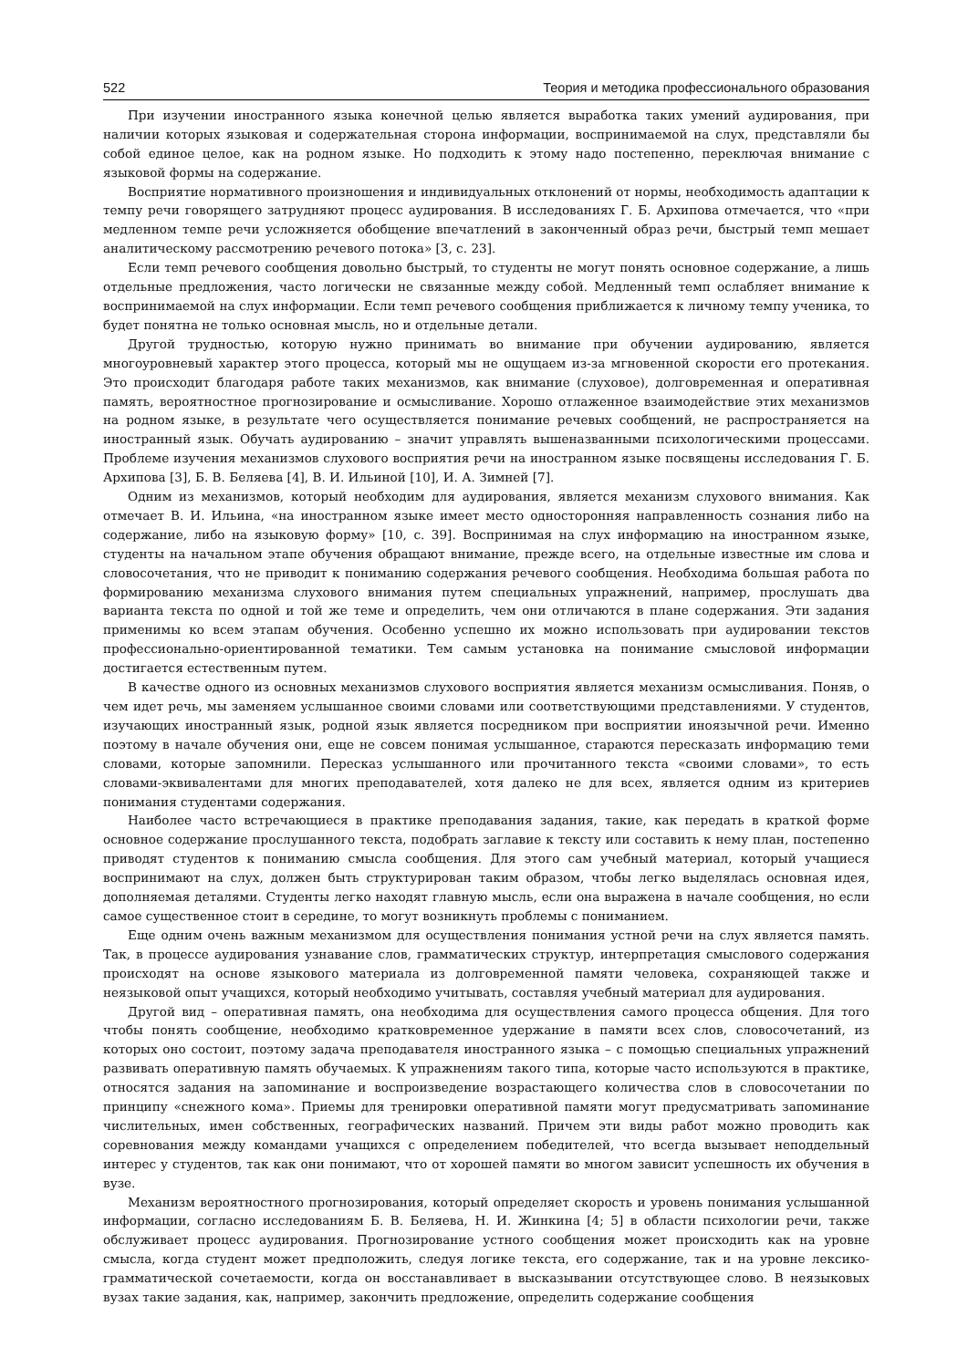522 Теория и методика профессионального образования
При изучении иностранного языка конечной целью является выработка таких умений аудирования, при наличии которых языковая и содержательная сторона информации, воспринимаемой на слух, представляли бы собой единое целое, как на родном языке. Но подходить к этому надо постепенно, переключая внимание с языковой формы на содержание.
Восприятие нормативного произношения и индивидуальных отклонений от нормы, необходимость адаптации к темпу речи говорящего затрудняют процесс аудирования. В исследованиях Г. Б. Архипова отмечается, что «при медленном темпе речи усложняется обобщение впечатлений в законченный образ речи, быстрый темп мешает аналитическому рассмотрению речевого потока» [3, с. 23].
Если темп речевого сообщения довольно быстрый, то студенты не могут понять основное содержание, а лишь отдельные предложения, часто логически не связанные между собой. Медленный темп ослабляет внимание к воспринимаемой на слух информации. Если темп речевого сообщения приближается к личному темпу ученика, то будет понятна не только основная мысль, но и отдельные детали.
Другой трудностью, которую нужно принимать во внимание при обучении аудированию, является многоуровневый характер этого процесса, который мы не ощущаем из-за мгновенной скорости его протекания. Это происходит благодаря работе таких механизмов, как внимание (слуховое), долговременная и оперативная память, вероятностное прогнозирование и осмысливание. Хорошо отлаженное взаимодействие этих механизмов на родном языке, в результате чего осуществляется понимание речевых сообщений, не распространяется на иностранный язык. Обучать аудированию – значит управлять вышеназванными психологическими процессами. Проблеме изучения механизмов слухового восприятия речи на иностранном языке посвящены исследования Г. Б. Архипова [3], Б. В. Беляева [4], В. И. Ильиной [10], И. А. Зимней [7].
Одним из механизмов, который необходим для аудирования, является механизм слухового внимания. Как отмечает В. И. Ильина, «на иностранном языке имеет место односторонняя направленность сознания либо на содержание, либо на языковую форму» [10, с. 39]. Воспринимая на слух информацию на иностранном языке, студенты на начальном этапе обучения обращают внимание, прежде всего, на отдельные известные им слова и словосочетания, что не приводит к пониманию содержания речевого сообщения. Необходима большая работа по формированию механизма слухового внимания путем специальных упражнений, например, прослушать два варианта текста по одной и той же теме и определить, чем они отличаются в плане содержания. Эти задания применимы ко всем этапам обучения. Особенно успешно их можно использовать при аудировании текстов профессионально-ориентированной тематики. Тем самым установка на понимание смысловой информации достигается естественным путем.
В качестве одного из основных механизмов слухового восприятия является механизм осмысливания. Поняв, о чем идет речь, мы заменяем услышанное своими словами или соответствующими представлениями. У студентов, изучающих иностранный язык, родной язык является посредником при восприятии иноязычной речи. Именно поэтому в начале обучения они, еще не совсем понимая услышанное, стараются пересказать информацию теми словами, которые запомнили. Пересказ услышанного или прочитанного текста «своими словами», то есть словами-эквивалентами для многих преподавателей, хотя далеко не для всех, является одним из критериев понимания студентами содержания.
Наиболее часто встречающиеся в практике преподавания задания, такие, как передать в краткой форме основное содержание прослушанного текста, подобрать заглавие к тексту или составить к нему план, постепенно приводят студентов к пониманию смысла сообщения. Для этого сам учебный материал, который учащиеся воспринимают на слух, должен быть структурирован таким образом, чтобы легко выделялась основная идея, дополняемая деталями. Студенты легко находят главную мысль, если она выражена в начале сообщения, но если самое существенное стоит в середине, то могут возникнуть проблемы с пониманием.
Еще одним очень важным механизмом для осуществления понимания устной речи на слух является память. Так, в процессе аудирования узнавание слов, грамматических структур, интерпретация смыслового содержания происходят на основе языкового материала из долговременной памяти человека, сохраняющей также и неязыковой опыт учащихся, который необходимо учитывать, составляя учебный материал для аудирования.
Другой вид – оперативная память, она необходима для осуществления самого процесса общения. Для того чтобы понять сообщение, необходимо кратковременное удержание в памяти всех слов, словосочетаний, из которых оно состоит, поэтому задача преподавателя иностранного языка – с помощью специальных упражнений развивать оперативную память обучаемых. К упражнениям такого типа, которые часто используются в практике, относятся задания на запоминание и воспроизведение возрастающего количества слов в словосочетании по принципу «снежного кома». Приемы для тренировки оперативной памяти могут предусматривать запоминание числительных, имен собственных, географических названий. Причем эти виды работ можно проводить как соревнования между командами учащихся с определением победителей, что всегда вызывает неподдельный интерес у студентов, так как они понимают, что от хорошей памяти во многом зависит успешность их обучения в вузе.
Механизм вероятностного прогнозирования, который определяет скорость и уровень понимания услышанной информации, согласно исследованиям Б. В. Беляева, Н. И. Жинкина [4; 5] в области психологии речи, также обслуживает процесс аудирования. Прогнозирование устного сообщения может происходить как на уровне смысла, когда студент может предположить, следуя логике текста, его содержание, так и на уровне лексико-грамматической сочетаемости, когда он восстанавливает в высказывании отсутствующее слово. В неязыковых вузах такие задания, как, например, закончить предложение, определить содержание сообщения